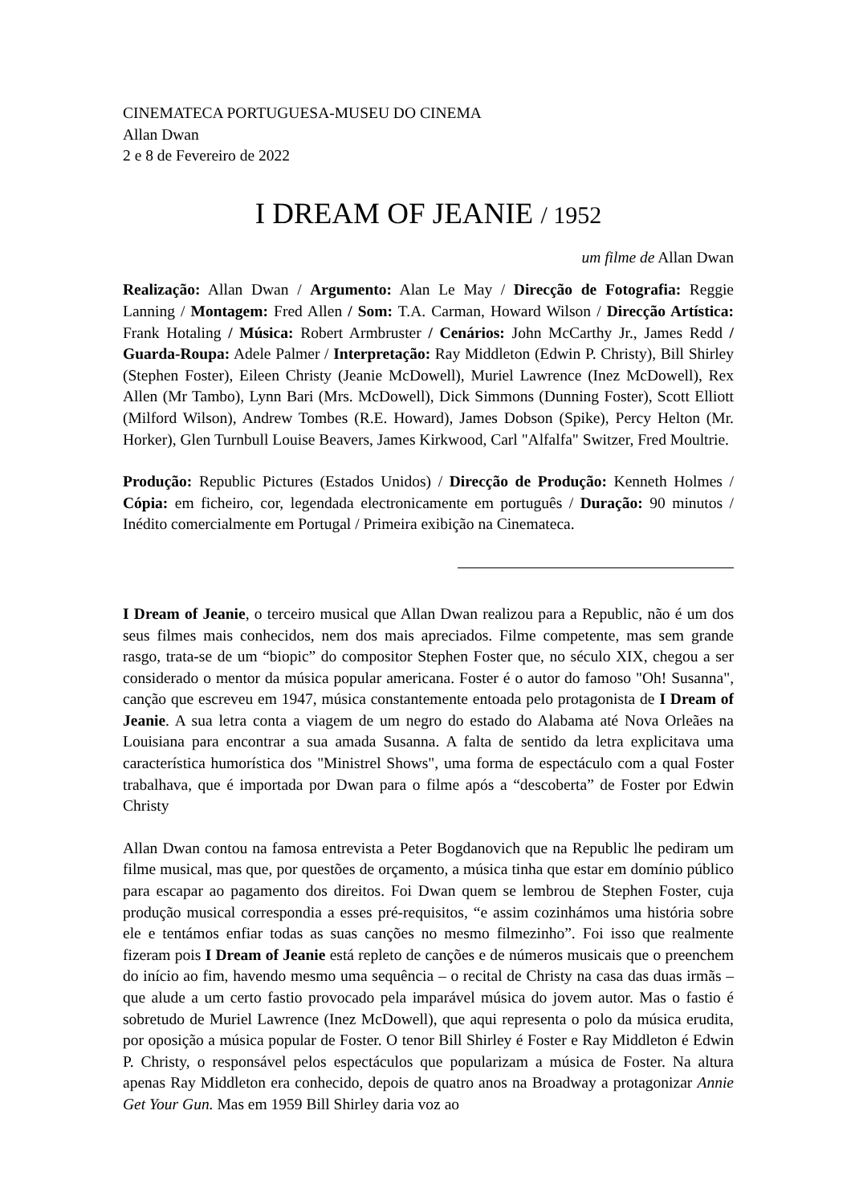CINEMATECA PORTUGUESA-MUSEU DO CINEMA
Allan Dwan
2 e 8 de Fevereiro de 2022
I DREAM OF JEANIE / 1952
um filme de Allan Dwan
Realização: Allan Dwan / Argumento: Alan Le May / Direcção de Fotografia: Reggie Lanning / Montagem: Fred Allen / Som: T.A. Carman, Howard Wilson / Direcção Artística: Frank Hotaling / Música: Robert Armbruster / Cenários: John McCarthy Jr., James Redd / Guarda-Roupa: Adele Palmer / Interpretação: Ray Middleton (Edwin P. Christy), Bill Shirley (Stephen Foster), Eileen Christy (Jeanie McDowell), Muriel Lawrence (Inez McDowell), Rex Allen (Mr Tambo), Lynn Bari (Mrs. McDowell), Dick Simmons (Dunning Foster), Scott Elliott (Milford Wilson), Andrew Tombes (R.E. Howard), James Dobson (Spike), Percy Helton (Mr. Horker), Glen Turnbull Louise Beavers, James Kirkwood, Carl "Alfalfa" Switzer, Fred Moultrie.
Produção: Republic Pictures (Estados Unidos) / Direcção de Produção: Kenneth Holmes / Cópia: em ficheiro, cor, legendada electronicamente em português / Duração: 90 minutos / Inédito comercialmente em Portugal / Primeira exibição na Cinemateca.
I Dream of Jeanie, o terceiro musical que Allan Dwan realizou para a Republic, não é um dos seus filmes mais conhecidos, nem dos mais apreciados. Filme competente, mas sem grande rasgo, trata-se de um “biopic” do compositor Stephen Foster que, no século XIX, chegou a ser considerado o mentor da música popular americana. Foster é o autor do famoso "Oh! Susanna", canção que escreveu em 1947, música constantemente entoada pelo protagonista de I Dream of Jeanie. A sua letra conta a viagem de um negro do estado do Alabama até Nova Orleães na Louisiana para encontrar a sua amada Susanna. A falta de sentido da letra explicitava uma característica humorística dos "Ministrel Shows", uma forma de espectáculo com a qual Foster trabalhava, que é importada por Dwan para o filme após a “descoberta” de Foster por Edwin Christy
Allan Dwan contou na famosa entrevista a Peter Bogdanovich que na Republic lhe pediram um filme musical, mas que, por questões de orçamento, a música tinha que estar em domínio público para escapar ao pagamento dos direitos. Foi Dwan quem se lembrou de Stephen Foster, cuja produção musical correspondia a esses pré-requisitos, “e assim cozinhámos uma história sobre ele e tentámos enfiar todas as suas canções no mesmo filmezinho”. Foi isso que realmente fizeram pois I Dream of Jeanie está repleto de canções e de números musicais que o preenchem do início ao fim, havendo mesmo uma sequência – o recital de Christy na casa das duas irmãs – que alude a um certo fastio provocado pela imparável música do jovem autor. Mas o fastio é sobretudo de Muriel Lawrence (Inez McDowell), que aqui representa o polo da música erudita, por oposição a música popular de Foster. O tenor Bill Shirley é Foster e Ray Middleton é Edwin P. Christy, o responsável pelos espectáculos que popularizam a música de Foster. Na altura apenas Ray Middleton era conhecido, depois de quatro anos na Broadway a protagonizar Annie Get Your Gun. Mas em 1959 Bill Shirley daria voz ao